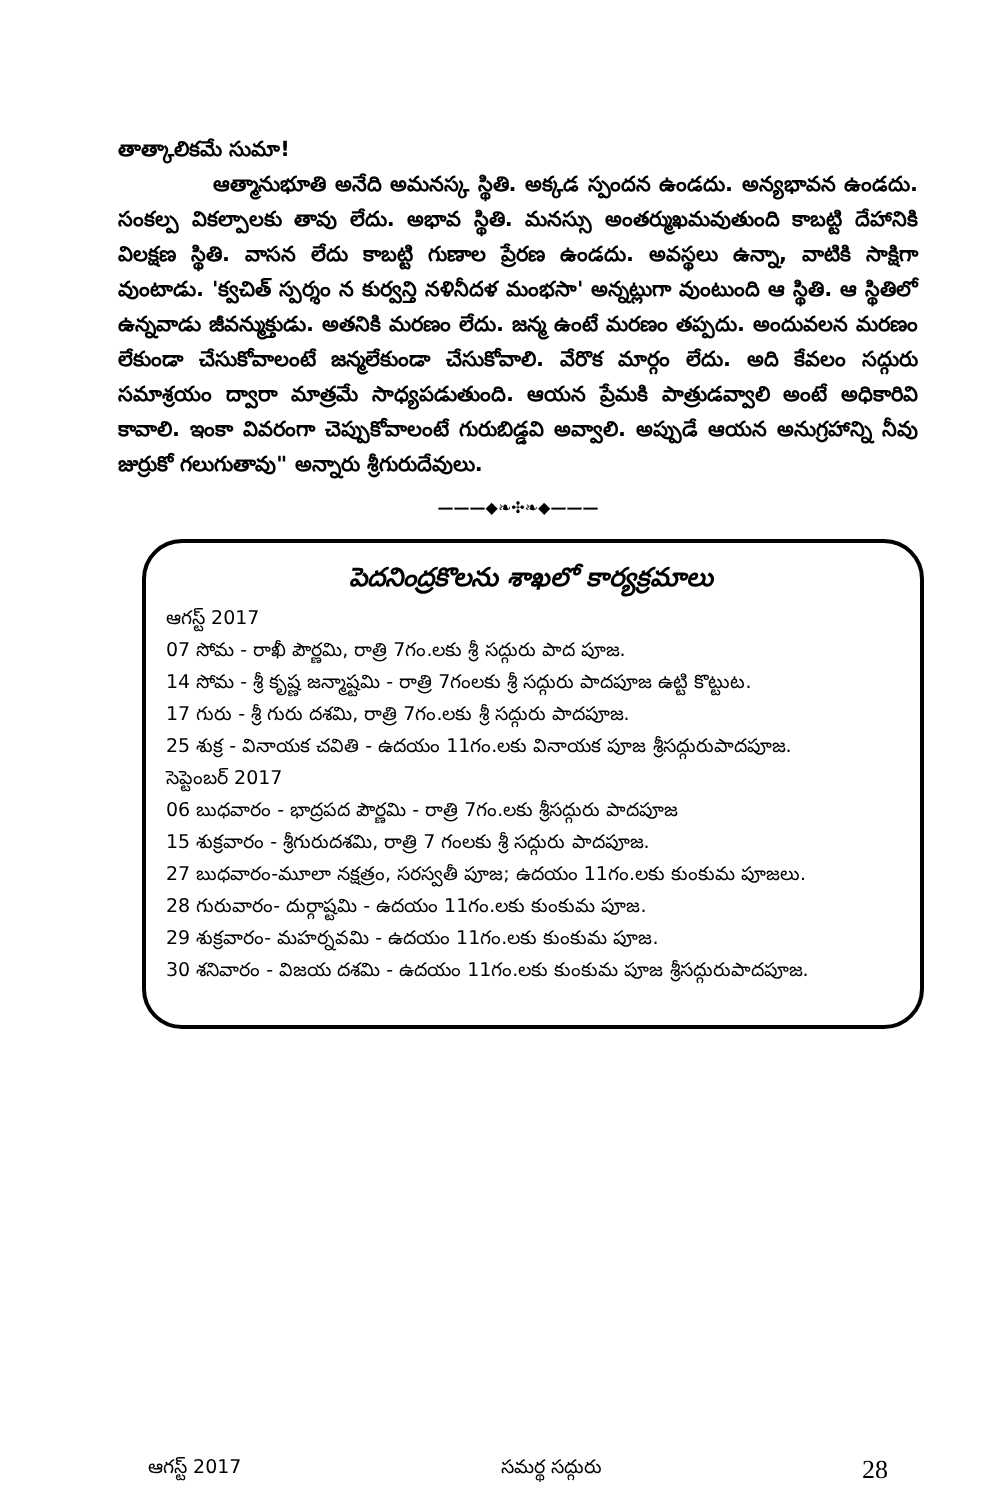తాత్కాలికమే సుమా!
ఆత్మానుభూతి అనేది అమనస్క స్థితి. అక్కడ స్పందన ఉండదు. అన్యభావన ఉండదు. సంకల్ప వికల్పాలకు తావు లేదు. అభావ స్థితి. మనస్సు అంతర్ముఖమవుతుంది కాబట్టి దేహానికి విలక్షణ స్థితి. వాసన లేదు కాబట్టి గుణాల ప్రేరణ ఉండదు. అవస్థలు ఉన్నా, వాటికి సాక్షిగా వుంటాడు. 'క్వచిత్ స్పర్శం న కుర్వన్తి నళినీదళ మంభసా' అన్నట్లుగా వుంటుంది ఆ స్థితి. ఆ స్థితిలో ఉన్నవాడు జీవన్ముక్తుడు. అతనికి మరణం లేదు. జన్మ ఉంటే మరణం తప్పదు. అందువలన మరణం లేకుండా చేసుకోవాలంటే జన్మలేకుండా చేసుకోవాలి. వేరొక మార్గం లేదు. అది కేవలం సద్గురు సమాశ్రయం ద్వారా మాత్రమే సాధ్యపడుతుంది. ఆయన ప్రేమకి పాత్రుడవ్వాలి అంటే అధికారివి కావాలి. ఇంకా వివరంగా చెప్పుకోవాలంటే గురుబిడ్డవి అవ్వాలి. అప్పుడే ఆయన అనుగ్రహాన్ని నీవు జుర్రుకో గలుగుతావు" అన్నారు శ్రీగురుదేవులు.
———◆❧✣❧◆———
పెదనింద్రకొలను శాఖలో కార్యక్రమాలు
ఆగస్ట్ 2017
07 సోమ - రాఖీ పౌర్ణమి, రాత్రి 7గం.లకు శ్రీ సద్గురు పాద పూజ.
14 సోమ - శ్రీ కృష్ణ జన్మాష్టమి - రాత్రి 7గంలకు శ్రీ సద్గురు పాదపూజ ఉట్టి కొట్టుట.
17 గురు - శ్రీ గురు దశమి, రాత్రి 7గం.లకు శ్రీ సద్గురు పాదపూజ.
25 శుక్ర - వినాయక చవితి - ఉదయం 11గం.లకు వినాయక పూజ శ్రీసద్గురుపాదపూజ.
సెప్టెంబర్ 2017
06 బుధవారం - భాద్రపద పౌర్ణమి - రాత్రి 7గం.లకు శ్రీసద్గురు పాదపూజ
15 శుక్రవారం - శ్రీగురుదశమి, రాత్రి 7 గంలకు శ్రీ సద్గురు పాదపూజ.
27 బుధవారం-మూలా నక్షత్రం, సరస్వతీ పూజ; ఉదయం 11గం.లకు కుంకుమ పూజలు.
28 గురువారం- దుర్గాష్టమి - ఉదయం 11గం.లకు కుంకుమ పూజ.
29 శుక్రవారం- మహర్నవమి - ఉదయం 11గం.లకు కుంకుమ పూజ.
30 శనివారం - విజయ దశమి - ఉదయం 11గం.లకు కుంకుమ పూజ శ్రీసద్గురుపాదపూజ.
ఆగస్ట్ 2017 సమర్థ సద్గురు 28